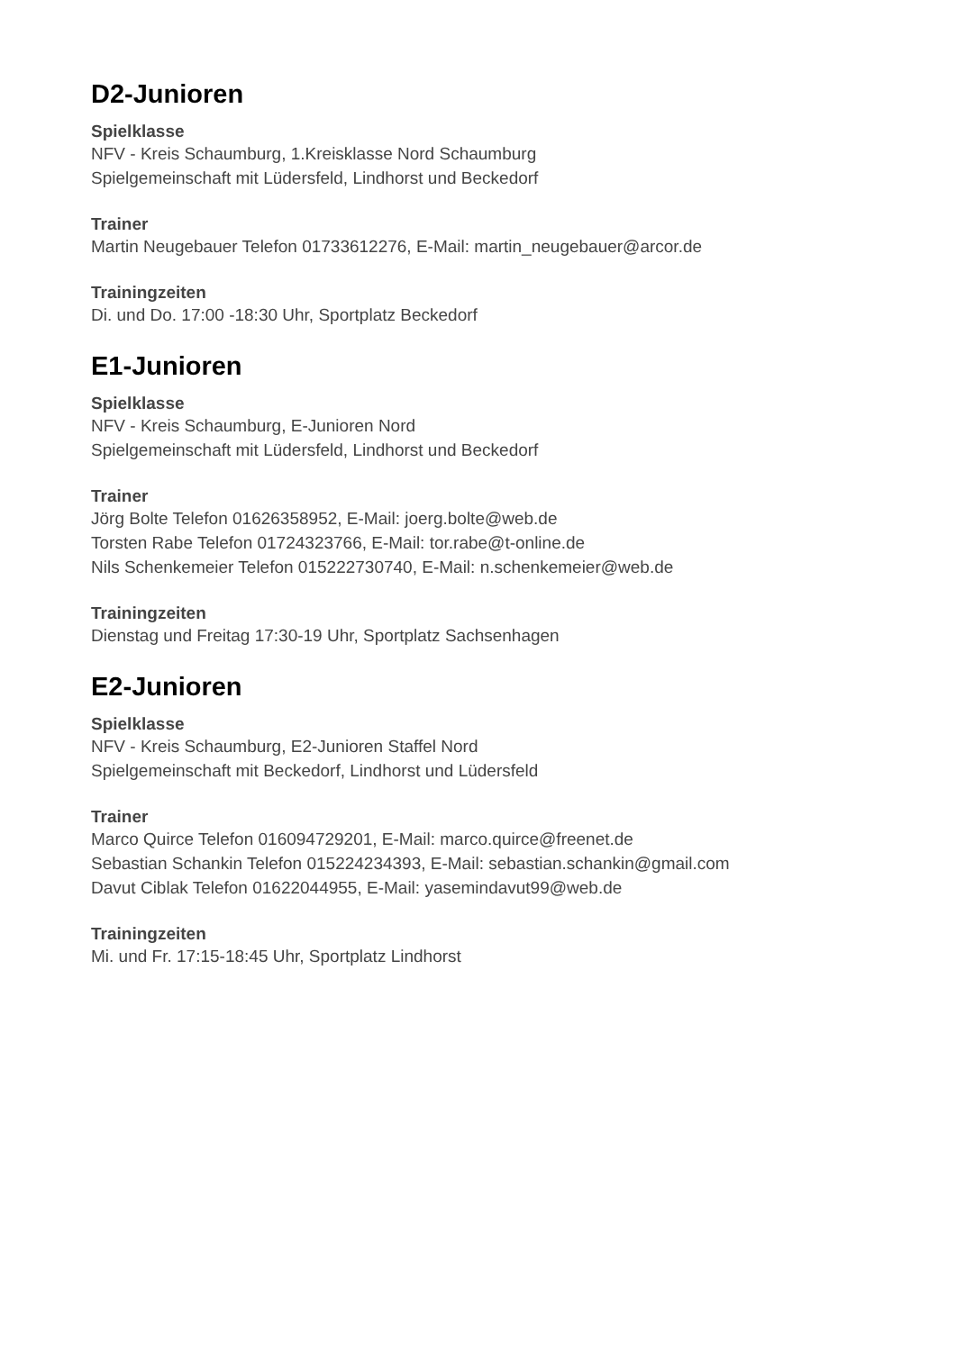D2-Junioren
Spielklasse
NFV - Kreis Schaumburg, 1.Kreisklasse Nord Schaumburg
Spielgemeinschaft mit Lüdersfeld, Lindhorst und Beckedorf
Trainer
Martin Neugebauer Telefon 01733612276, E-Mail: martin_neugebauer@arcor.de
Trainingzeiten
Di. und Do. 17:00 -18:30 Uhr, Sportplatz Beckedorf
E1-Junioren
Spielklasse
NFV - Kreis Schaumburg, E-Junioren Nord
Spielgemeinschaft mit Lüdersfeld, Lindhorst und Beckedorf
Trainer
Jörg Bolte Telefon 01626358952, E-Mail: joerg.bolte@web.de
Torsten Rabe Telefon 01724323766, E-Mail: tor.rabe@t-online.de
Nils Schenkemeier Telefon 015222730740, E-Mail: n.schenkemeier@web.de
Trainingzeiten
Dienstag und Freitag 17:30-19 Uhr, Sportplatz Sachsenhagen
E2-Junioren
Spielklasse
NFV - Kreis Schaumburg, E2-Junioren Staffel Nord
Spielgemeinschaft mit Beckedorf, Lindhorst und Lüdersfeld
Trainer
Marco Quirce Telefon 016094729201, E-Mail: marco.quirce@freenet.de
Sebastian Schankin Telefon 015224234393, E-Mail: sebastian.schankin@gmail.com
Davut Ciblak Telefon 01622044955, E-Mail: yasemindavut99@web.de
Trainingzeiten
Mi. und Fr. 17:15-18:45 Uhr, Sportplatz Lindhorst